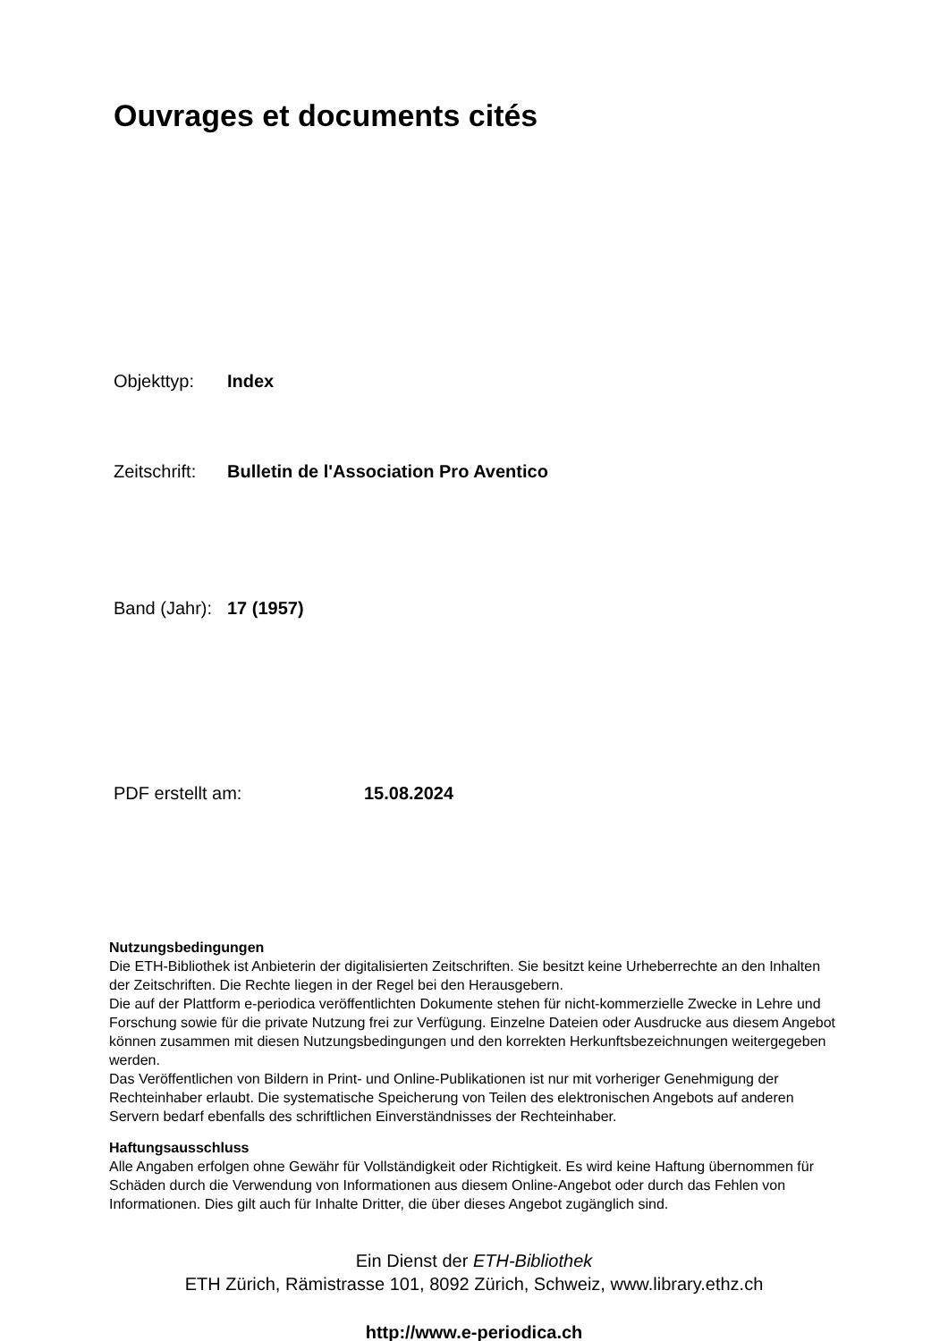Ouvrages et documents cités
Objekttyp: Index
Zeitschrift: Bulletin de l'Association Pro Aventico
Band (Jahr): 17 (1957)
PDF erstellt am: 15.08.2024
Nutzungsbedingungen
Die ETH-Bibliothek ist Anbieterin der digitalisierten Zeitschriften. Sie besitzt keine Urheberrechte an den Inhalten der Zeitschriften. Die Rechte liegen in der Regel bei den Herausgebern.
Die auf der Plattform e-periodica veröffentlichten Dokumente stehen für nicht-kommerzielle Zwecke in Lehre und Forschung sowie für die private Nutzung frei zur Verfügung. Einzelne Dateien oder Ausdrucke aus diesem Angebot können zusammen mit diesen Nutzungsbedingungen und den korrekten Herkunftsbezeichnungen weitergegeben werden.
Das Veröffentlichen von Bildern in Print- und Online-Publikationen ist nur mit vorheriger Genehmigung der Rechteinhaber erlaubt. Die systematische Speicherung von Teilen des elektronischen Angebots auf anderen Servern bedarf ebenfalls des schriftlichen Einverständnisses der Rechteinhaber.
Haftungsausschluss
Alle Angaben erfolgen ohne Gewähr für Vollständigkeit oder Richtigkeit. Es wird keine Haftung übernommen für Schäden durch die Verwendung von Informationen aus diesem Online-Angebot oder durch das Fehlen von Informationen. Dies gilt auch für Inhalte Dritter, die über dieses Angebot zugänglich sind.
Ein Dienst der ETH-Bibliothek
ETH Zürich, Rämistrasse 101, 8092 Zürich, Schweiz, www.library.ethz.ch
http://www.e-periodica.ch